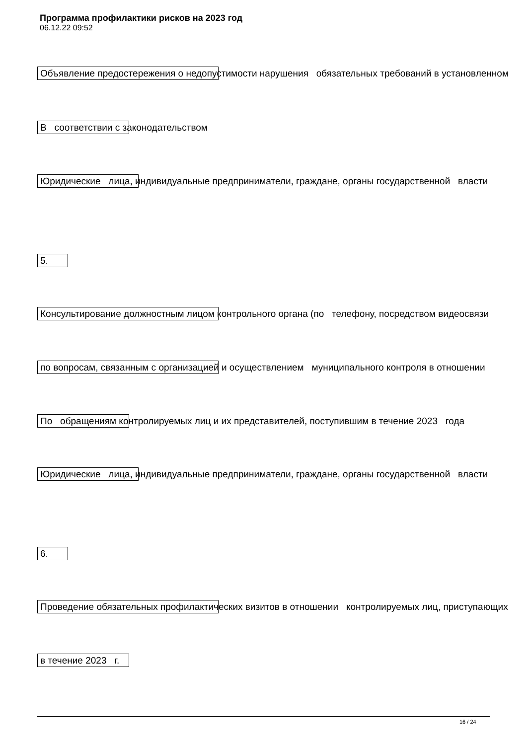Программа профилактики рисков на 2023 год
06.12.22 09:52
Объявление предостережения о недопустимости нарушения обязательных требований в установленном
В соответствии с законодательством
Юридические лица, индивидуальные предприниматели, граждане, органы государственной власти
5.
Консультирование должностным лицом контрольного органа (по телефону, посредством видеосвязи
по вопросам, связанным с организацией и осуществлением муниципального контроля в отношении
По обращениям контролируемых лиц и их представителей, поступившим в течение 2023 года
Юридические лица, индивидуальные предприниматели, граждане, органы государственной власти
6.
Проведение обязательных профилактических визитов в отношении контролируемых лиц, приступающих
в течение 2023 г.
16 / 24